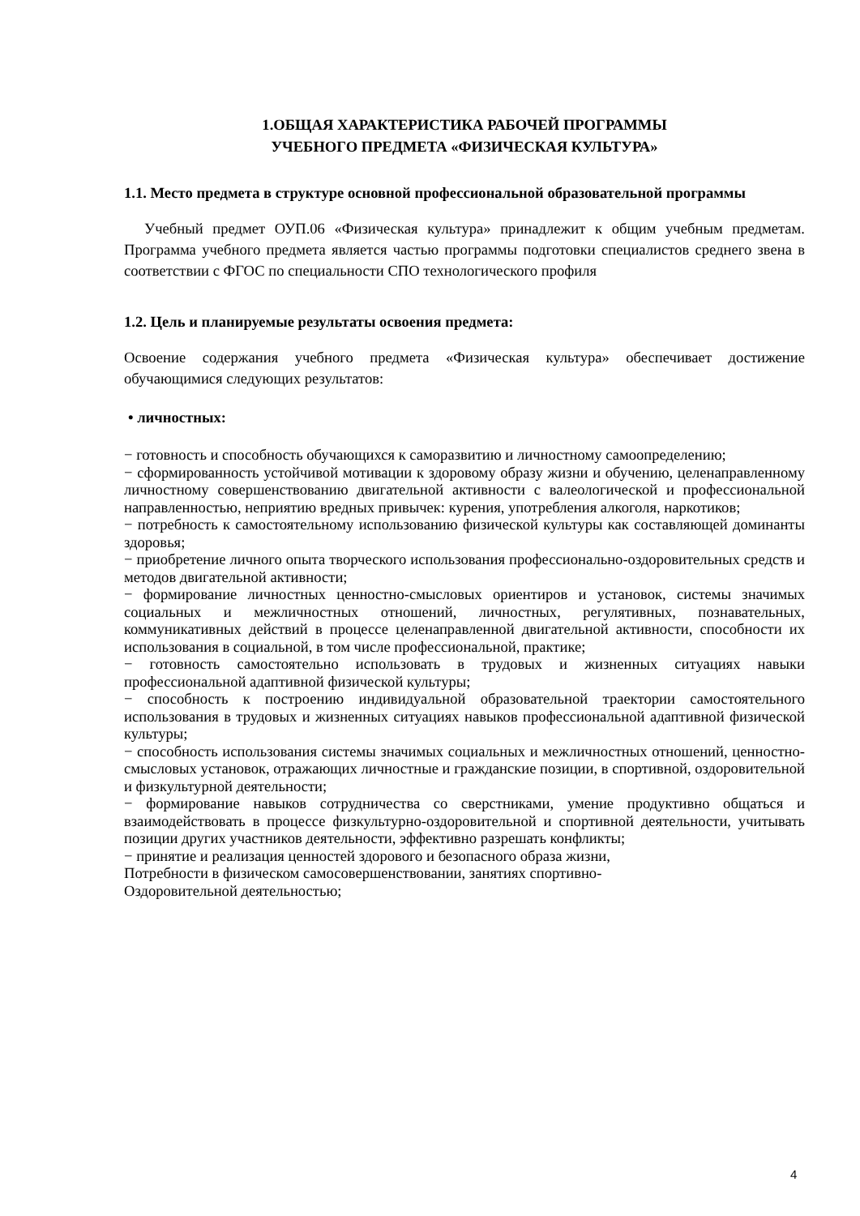1.ОБЩАЯ ХАРАКТЕРИСТИКА РАБОЧЕЙ ПРОГРАММЫ
УЧЕБНОГО ПРЕДМЕТА «ФИЗИЧЕСКАЯ КУЛЬТУРА»
1.1. Место предмета в структуре основной профессиональной образовательной программы
Учебный предмет ОУП.06 «Физическая культура» принадлежит к общим учебным предметам. Программа учебного предмета является частью программы подготовки специалистов среднего звена в соответствии с ФГОС по специальности СПО технологического профиля
1.2. Цель и планируемые результаты освоения предмета:
Освоение содержания учебного предмета «Физическая культура» обеспечивает достижение обучающимися следующих результатов:
• личностных:
− готовность и способность обучающихся к саморазвитию и личностному самоопределению;
− сформированность устойчивой мотивации к здоровому образу жизни и обучению, целенаправленному личностному совершенствованию двигательной активности с валеологической и профессиональной направленностью, неприятию вредных привычек: курения, употребления алкоголя, наркотиков;
− потребность к самостоятельному использованию физической культуры как составляющей доминанты здоровья;
− приобретение личного опыта творческого использования профессионально-оздоровительных средств и методов двигательной активности;
− формирование личностных ценностно-смысловых ориентиров и установок, системы значимых социальных и межличностных отношений, личностных, регулятивных, познавательных, коммуникативных действий в процессе целенаправленной двигательной активности, способности их использования в социальной, в том числе профессиональной, практике;
− готовность самостоятельно использовать в трудовых и жизненных ситуациях навыки профессиональной адаптивной физической культуры;
− способность к построению индивидуальной образовательной траектории самостоятельного использования в трудовых и жизненных ситуациях навыков профессиональной адаптивной физической культуры;
− способность использования системы значимых социальных и межличностных отношений, ценностно-смысловых установок, отражающих личностные и гражданские позиции, в спортивной, оздоровительной и физкультурной деятельности;
− формирование навыков сотрудничества со сверстниками, умение продуктивно общаться и взаимодействовать в процессе физкультурно-оздоровительной и спортивной деятельности, учитывать позиции других участников деятельности, эффективно разрешать конфликты;
− принятие и реализация ценностей здорового и безопасного образа жизни,
Потребности в физическом самосовершенствовании, занятиях спортивно-
Оздоровительной деятельностью;
4